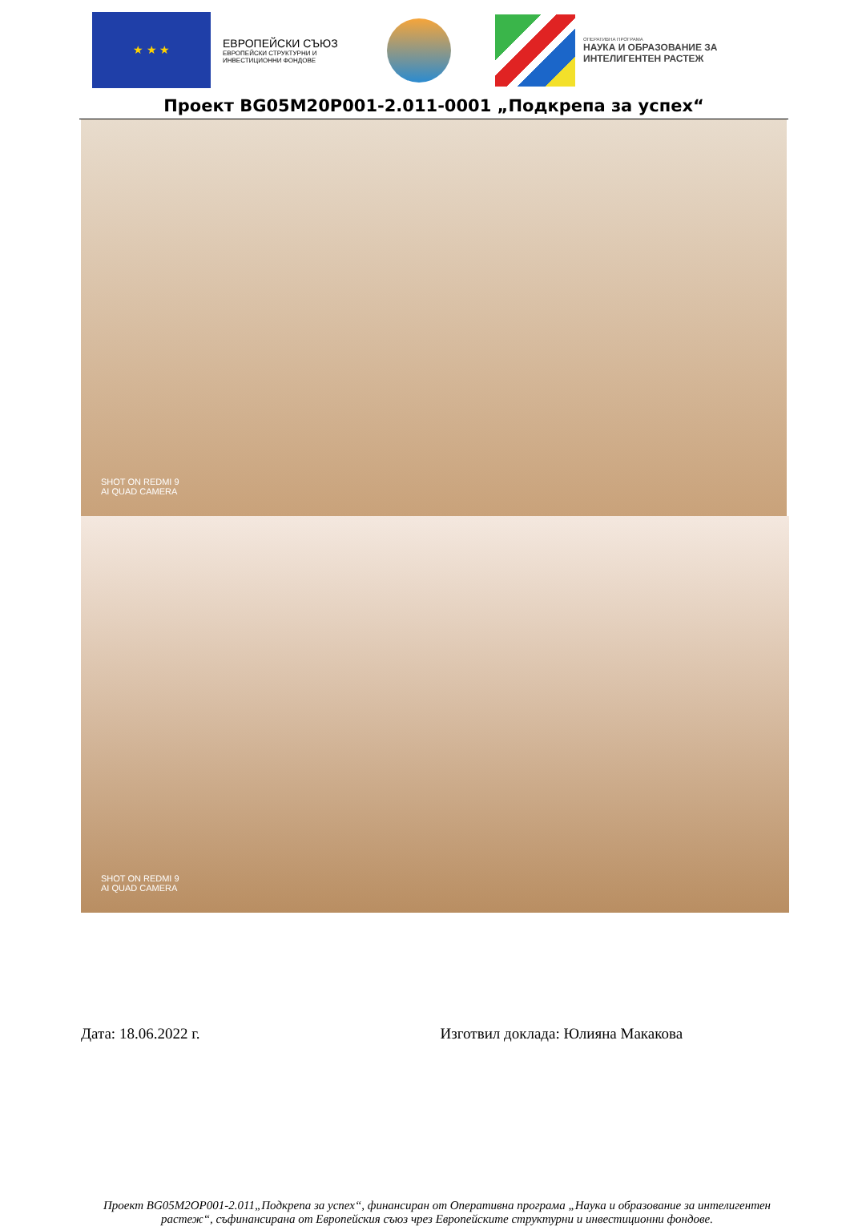★ ★ ★
ЕВРОПЕЙСКИ СЪЮЗ
ЕВРОПЕЙСКИ СТРУКТУРНИ И ИНВЕСТИЦИОННИ ФОНДОВЕ
ОПЕРАТИВНА ПРОГРАМА
НАУКА И ОБРАЗОВАНИЕ ЗА
ИНТЕЛИГЕНТЕН РАСТЕЖ
Проект BG05M20P001-2.011-0001 „Подкрепа за успех“
SHOT ON REDMI 9
AI QUAD CAMERA
SHOT ON REDMI 9
AI QUAD CAMERA
Дата: 18.06.2022 г. Изготвил доклада: Юлияна Макакова
Проект BG05M2OP001-2.011„Подкрепа за успех“, финансиран от Оперативна програма „Наука и образование за интелигентен растеж“, съфинансирана от Европейския съюз чрез Европейските структурни и инвестиционни фондове.